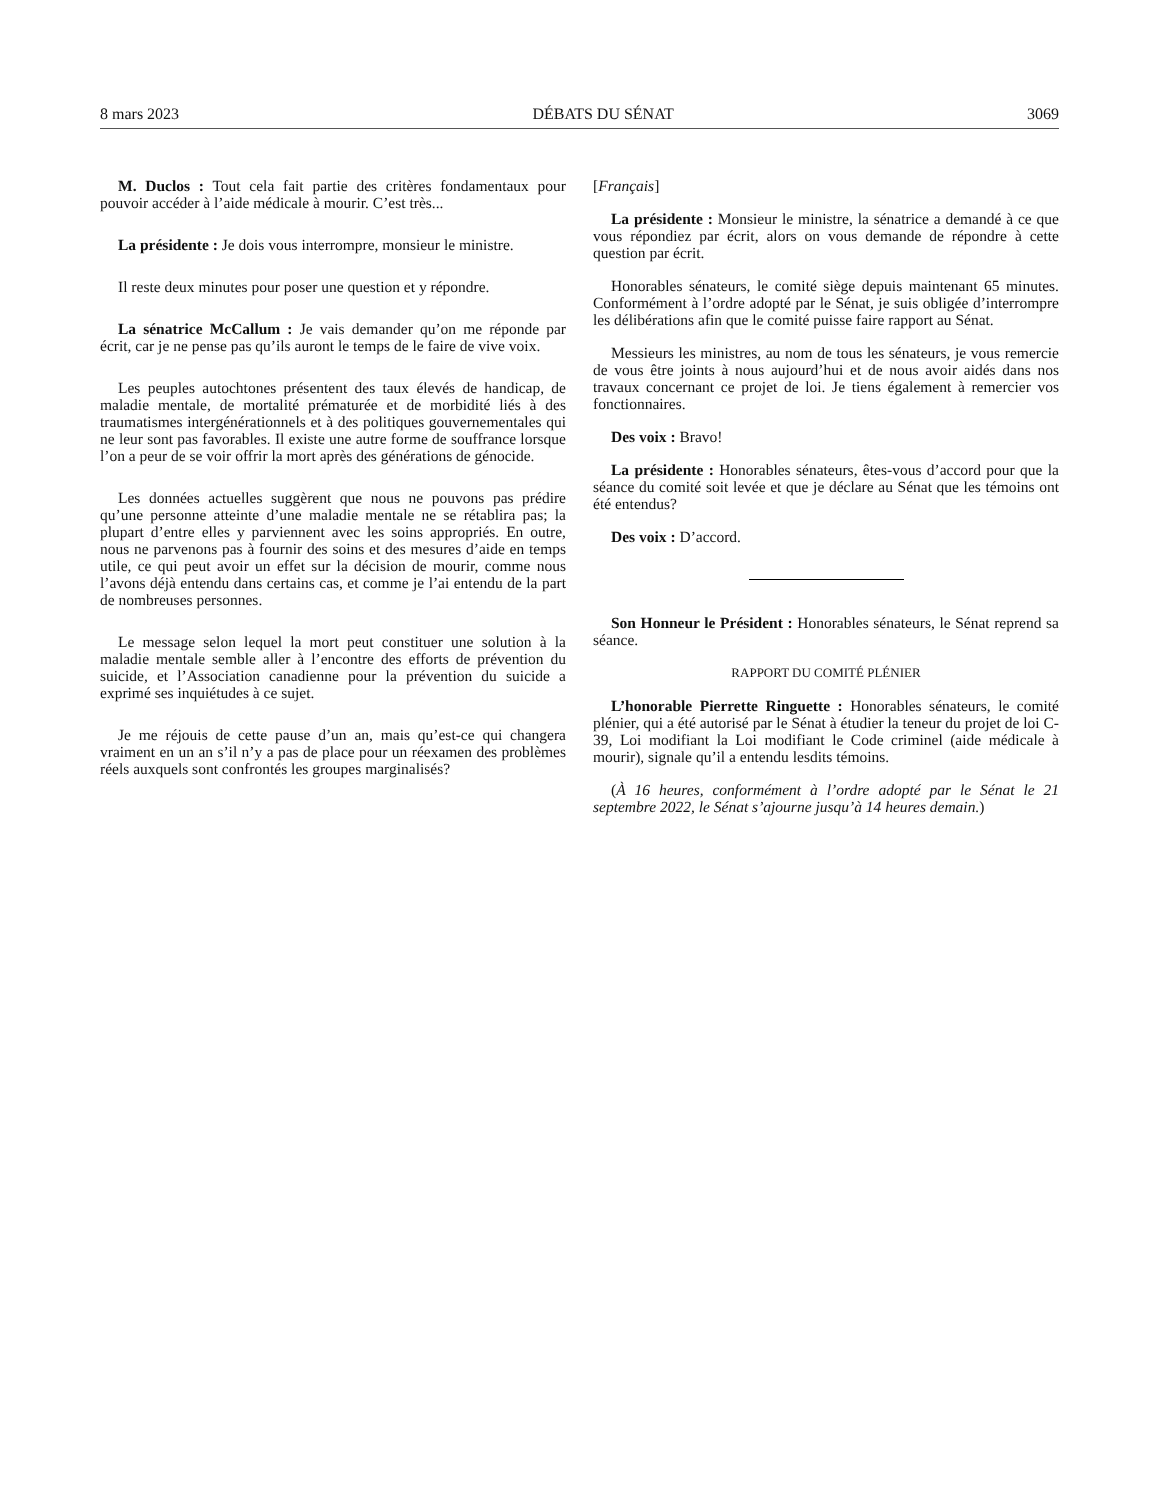8 mars 2023 DÉBATS DU SÉNAT 3069
M. Duclos : Tout cela fait partie des critères fondamentaux pour pouvoir accéder à l’aide médicale à mourir. C’est très...
La présidente : Je dois vous interrompre, monsieur le ministre.
Il reste deux minutes pour poser une question et y répondre.
La sénatrice McCallum : Je vais demander qu’on me réponde par écrit, car je ne pense pas qu’ils auront le temps de le faire de vive voix.
Les peuples autochtones présentent des taux élevés de handicap, de maladie mentale, de mortalité prématurée et de morbidité liés à des traumatismes intergénérationnels et à des politiques gouvernementales qui ne leur sont pas favorables. Il existe une autre forme de souffrance lorsque l’on a peur de se voir offrir la mort après des générations de génocide.
Les données actuelles suggèrent que nous ne pouvons pas prédire qu’une personne atteinte d’une maladie mentale ne se rétablira pas; la plupart d’entre elles y parviennent avec les soins appropriés. En outre, nous ne parvenons pas à fournir des soins et des mesures d’aide en temps utile, ce qui peut avoir un effet sur la décision de mourir, comme nous l’avons déjà entendu dans certains cas, et comme je l’ai entendu de la part de nombreuses personnes.
Le message selon lequel la mort peut constituer une solution à la maladie mentale semble aller à l’encontre des efforts de prévention du suicide, et l’Association canadienne pour la prévention du suicide a exprimé ses inquiétudes à ce sujet.
Je me réjouis de cette pause d’un an, mais qu’est-ce qui changera vraiment en un an s’il n’y a pas de place pour un réexamen des problèmes réels auxquels sont confrontés les groupes marginalisés?
[Français]
La présidente : Monsieur le ministre, la sénatrice a demandé à ce que vous répondiez par écrit, alors on vous demande de répondre à cette question par écrit.
Honorables sénateurs, le comité siège depuis maintenant 65 minutes. Conformément à l’ordre adopté par le Sénat, je suis obligée d’interrompre les délibérations afin que le comité puisse faire rapport au Sénat.
Messieurs les ministres, au nom de tous les sénateurs, je vous remercie de vous être joints à nous aujourd’hui et de nous avoir aidés dans nos travaux concernant ce projet de loi. Je tiens également à remercier vos fonctionnaires.
Des voix : Bravo!
La présidente : Honorables sénateurs, êtes-vous d’accord pour que la séance du comité soit levée et que je déclare au Sénat que les témoins ont été entendus?
Des voix : D’accord.
Son Honneur le Président : Honorables sénateurs, le Sénat reprend sa séance.
RAPPORT DU COMITÉ PLÉNIER
L’honorable Pierrette Ringuette : Honorables sénateurs, le comité plénier, qui a été autorisé par le Sénat à étudier la teneur du projet de loi C-39, Loi modifiant la Loi modifiant le Code criminel (aide médicale à mourir), signale qu’il a entendu lesdits témoins.
(À 16 heures, conformément à l’ordre adopté par le Sénat le 21 septembre 2022, le Sénat s’ajourne jusqu’à 14 heures demain.)